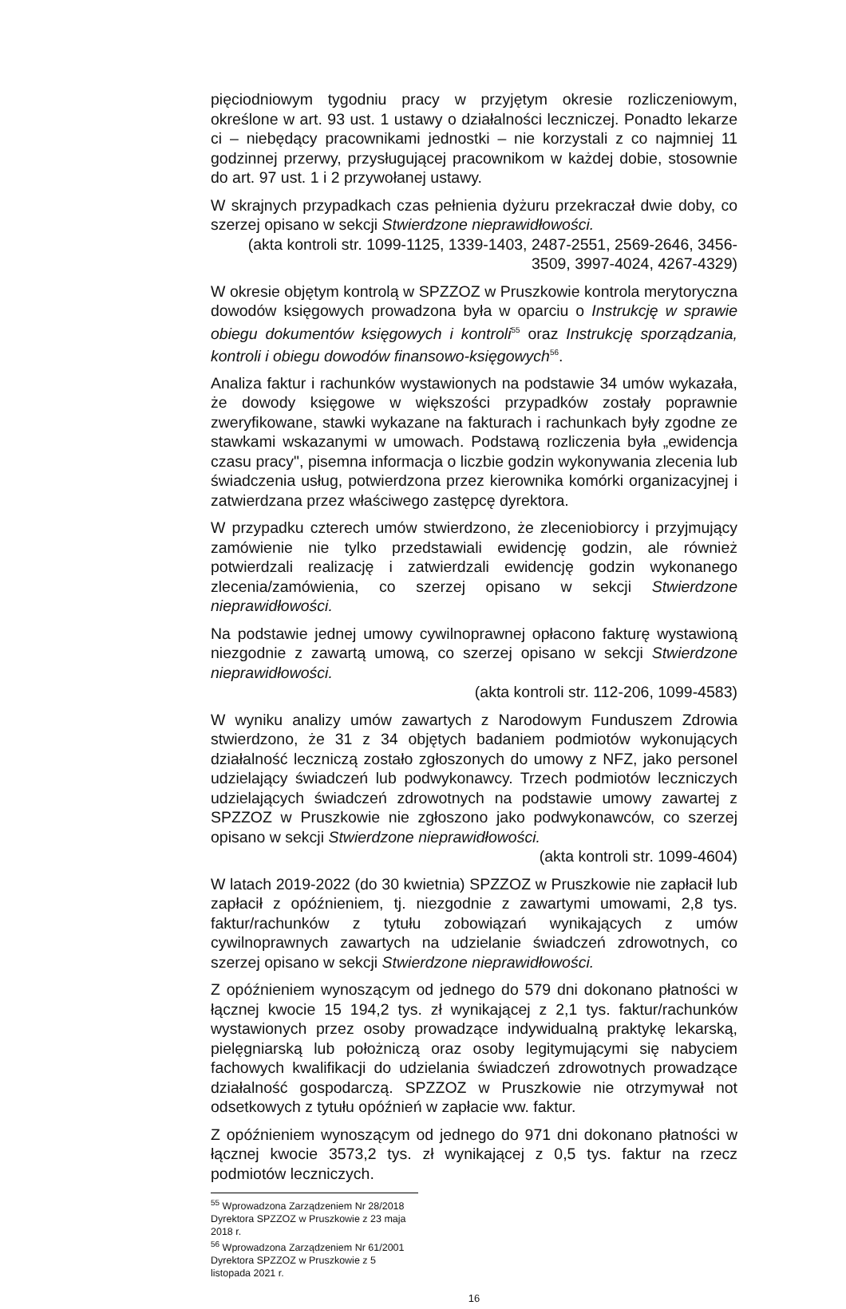pięciodniowym tygodniu pracy w przyjętym okresie rozliczeniowym, określone w art. 93 ust. 1 ustawy o działalności leczniczej. Ponadto lekarze ci – niebędący pracownikami jednostki – nie korzystali z co najmniej 11 godzinnej przerwy, przysługującej pracownikom w każdej dobie, stosownie do art. 97 ust. 1 i 2 przywołanej ustawy.
W skrajnych przypadkach czas pełnienia dyżuru przekraczał dwie doby, co szerzej opisano w sekcji Stwierdzone nieprawidłowości.
(akta kontroli str. 1099-1125, 1339-1403, 2487-2551, 2569-2646, 3456-3509, 3997-4024, 4267-4329)
W okresie objętym kontrolą w SPZZOZ w Pruszkowie kontrola merytoryczna dowodów księgowych prowadzona była w oparciu o Instrukcję w sprawie obiegu dokumentów księgowych i kontroli<sup>55</sup> oraz Instrukcję sporządzania, kontroli i obiegu dowodów finansowo-księgowych<sup>56</sup>.
Analiza faktur i rachunków wystawionych na podstawie 34 umów wykazała, że dowody księgowe w większości przypadków zostały poprawnie zweryfikowane, stawki wykazane na fakturach i rachunkach były zgodne ze stawkami wskazanymi w umowach. Podstawą rozliczenia była „ewidencja czasu pracy", pisemna informacja o liczbie godzin wykonywania zlecenia lub świadczenia usług, potwierdzona przez kierownika komórki organizacyjnej i zatwierdzana przez właściwego zastępcę dyrektora.
W przypadku czterech umów stwierdzono, że zleceniobiorcy i przyjmujący zamówienie nie tylko przedstawiali ewidencję godzin, ale również potwierdzali realizację i zatwierdzali ewidencję godzin wykonanego zlecenia/zamówienia, co szerzej opisano w sekcji Stwierdzone nieprawidłowości.
Na podstawie jednej umowy cywilnoprawnej opłacono fakturę wystawioną niezgodnie z zawartą umową, co szerzej opisano w sekcji Stwierdzone nieprawidłowości.
(akta kontroli str. 112-206, 1099-4583)
W wyniku analizy umów zawartych z Narodowym Funduszem Zdrowia stwierdzono, że 31 z 34 objętych badaniem podmiotów wykonujących działalność leczniczą zostało zgłoszonych do umowy z NFZ, jako personel udzielający świadczeń lub podwykonawcy. Trzech podmiotów leczniczych udzielających świadczeń zdrowotnych na podstawie umowy zawartej z SPZZOZ w Pruszkowie nie zgłoszono jako podwykonawców, co szerzej opisano w sekcji Stwierdzone nieprawidłowości.
(akta kontroli str. 1099-4604)
W latach 2019-2022 (do 30 kwietnia) SPZZOZ w Pruszkowie nie zapłacił lub zapłacił z opóźnieniem, tj. niezgodnie z zawartymi umowami, 2,8 tys. faktur/rachunków z tytułu zobowiązań wynikających z umów cywilnoprawnych zawartych na udzielanie świadczeń zdrowotnych, co szerzej opisano w sekcji Stwierdzone nieprawidłowości.
Z opóźnieniem wynoszącym od jednego do 579 dni dokonano płatności w łącznej kwocie 15 194,2 tys. zł wynikającej z 2,1 tys. faktur/rachunków wystawionych przez osoby prowadzące indywidualną praktykę lekarską, pielęgniarską lub położniczą oraz osoby legitymującymi się nabyciem fachowych kwalifikacji do udzielania świadczeń zdrowotnych prowadzące działalność gospodarczą. SPZZOZ w Pruszkowie nie otrzymywał not odsetkowych z tytułu opóźnień w zapłacie ww. faktur.
Z opóźnieniem wynoszącym od jednego do 971 dni dokonano płatności w łącznej kwocie 3573,2 tys. zł wynikającej z 0,5 tys. faktur na rzecz podmiotów leczniczych.
<sup>55</sup> Wprowadzona Zarządzeniem Nr 28/2018 Dyrektora SPZZOZ w Pruszkowie z 23 maja 2018 r.
<sup>56</sup> Wprowadzona Zarządzeniem Nr 61/2001 Dyrektora SPZZOZ w Pruszkowie z 5 listopada 2021 r.
16